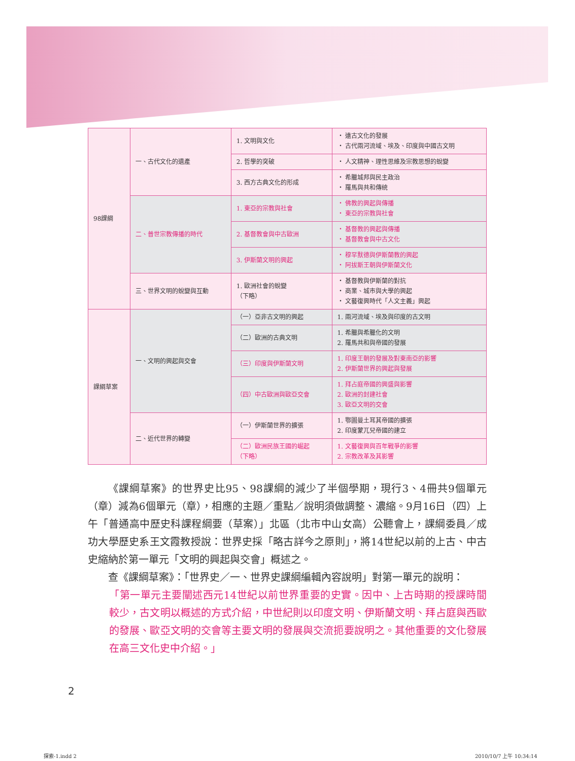| 98課綱 | 一、古代文化的遺產 | 1. 文明與文化 | ・ 遠古文化的發展 ・ 古代兩河流域、埃及、印度與中國古文明 |
| | | 2. 哲學的突破 | ・ 人文精神、理性思維及宗教思想的蛻變 |
| | | 3. 西方古典文化的形成 | ・ 希臘城邦與民主政治 ・ 羅馬與共和傳統 |
| | 二、普世宗教傳播的時代 | 1. 東亞的宗教與社會 | ・ 佛教的興起與傳播 ・ 東亞的宗教與社會 |
| | | 2. 基督教會與中古歐洲 | ・ 基督教的興起與傳播 ・ 基督教會與中古文化 |
| | | 3. 伊斯蘭文明的興起 | ・ 穆罕默德與伊斯蘭教的興起 ・ 阿拔斯王朝與伊斯蘭文化 |
| | 三、世界文明的蛻變與互動 | 1. 歐洲社會的蛻變 （下略） | ・ 基督教與伊斯蘭的對抗 ・ 商業、城市與大學的興起 ・ 文藝復興時代「人文主義」興起 |
| 課綱草案 | 一、文明的興起與交會 | （一）亞非古文明的興起 | 1. 兩河流域、埃及與印度的古文明 |
| | | （二）歐洲的古典文明 | 1. 希臘與希臘化的文明 2. 羅馬共和與帝國的發展 |
| | | （三）印度與伊斯蘭文明 | 1. 印度王朝的發展及對東南亞的影響 2. 伊斯蘭世界的興起與發展 |
| | | （四）中古歐洲與歐亞交會 | 1. 拜占庭帝國的興盛與影響 2. 歐洲的封建社會 3. 歐亞文明的交會 |
| | 二、近代世界的轉變 | （一）伊斯蘭世界的擴張 | 1. 鄂圖曼土耳其帝國的擴張 2. 印度蒙兀兒帝國的建立 |
| | | （二）歐洲民族王國的崛起 （下略） | 1. 文藝復興與百年戰爭的影響 2. 宗教改革及其影響 |
《課綱草案》的世界史比95、98課綱的減少了半個學期，現行3、4冊共9個單元（章）減為6個單元（章），相應的主題／重點／說明須做調整、濃縮。9月16日（四）上午「普通高中歷史科課程綱要（草案）」北區（北市中山女高）公聽會上，課綱委員／成功大學歷史系王文霞教授說：世界史採「略古詳今之原則」，將14世紀以前的上古、中古史縮納於第一單元「文明的興起與交會」概述之。
查《課綱草案》：「世界史／一、世界史課綱編輯內容說明」對第一單元的說明：
「第一單元主要闡述西元14世紀以前世界重要的史實。因中、上古時期的授課時間較少，古文明以概述的方式介紹，中世紀則以印度文明、伊斯蘭文明、拜占庭與西歐的發展、歐亞文明的交會等主要文明的發展與交流扼要說明之。其他重要的文化發展在高三文化史中介紹。」
2
探索-1.indd 2 2010/10/7 上午 10:34:14